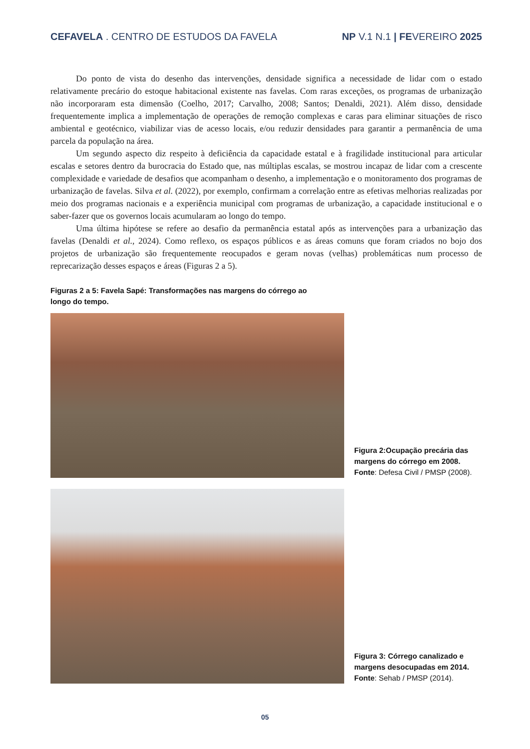CEFAVELA . CENTRO DE ESTUDOS DA FAVELA
NP V.1 N.1 | FEVEREIRO 2025
Do ponto de vista do desenho das intervenções, densidade significa a necessidade de lidar com o estado relativamente precário do estoque habitacional existente nas favelas. Com raras exceções, os programas de urbanização não incorporaram esta dimensão (Coelho, 2017; Carvalho, 2008; Santos; Denaldi, 2021). Além disso, densidade frequentemente implica a implementação de operações de remoção complexas e caras para eliminar situações de risco ambiental e geotécnico, viabilizar vias de acesso locais, e/ou reduzir densidades para garantir a permanência de uma parcela da população na área.
Um segundo aspecto diz respeito à deficiência da capacidade estatal e à fragilidade institucional para articular escalas e setores dentro da burocracia do Estado que, nas múltiplas escalas, se mostrou incapaz de lidar com a crescente complexidade e variedade de desafios que acompanham o desenho, a implementação e o monitoramento dos programas de urbanização de favelas. Silva et al. (2022), por exemplo, confirmam a correlação entre as efetivas melhorias realizadas por meio dos programas nacionais e a experiência municipal com programas de urbanização, a capacidade institucional e o saber-fazer que os governos locais acumularam ao longo do tempo.
Uma última hipótese se refere ao desafio da permanência estatal após as intervenções para a urbanização das favelas (Denaldi et al., 2024). Como reflexo, os espaços públicos e as áreas comuns que foram criados no bojo dos projetos de urbanização são frequentemente reocupados e geram novas (velhas) problemáticas num processo de reprecarização desses espaços e áreas (Figuras 2 a 5).
Figuras 2 a 5: Favela Sapé: Transformações nas margens do córrego ao longo do tempo.
Figura 2:Ocupação precária das margens do córrego em 2008.
Fonte: Defesa Civil / PMSP (2008).
Figura 3: Córrego canalizado e margens desocupadas em 2014.
Fonte: Sehab / PMSP (2014).
05